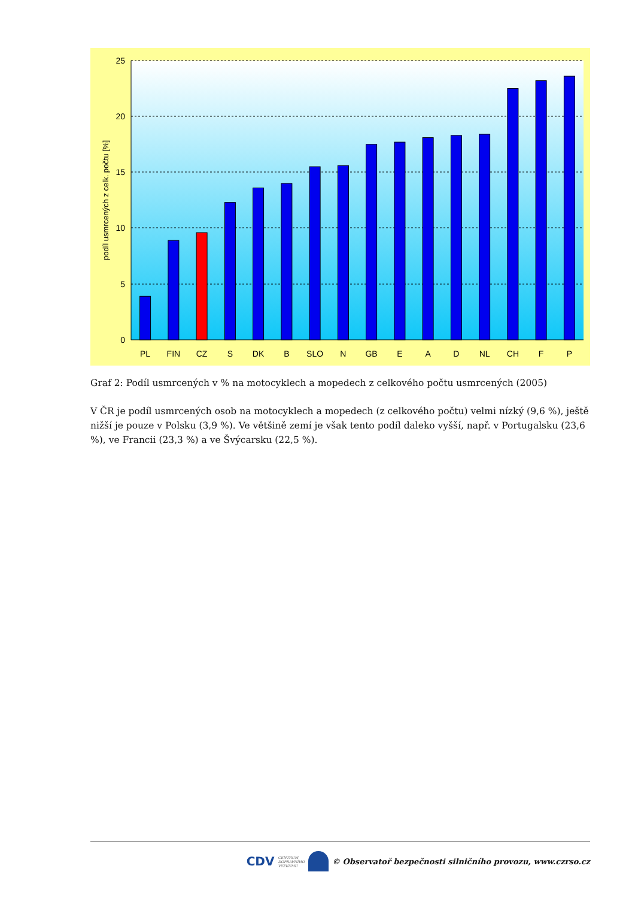25
20
15
10
5
0
podíl usmrcených z celk. počtu [%]
PL
FIN
CZ
S
DK
B
SLO
N
GB
E
A
D
NL
CH
F
P
Graf 2: Podíl usmrcených v % na motocyklech a mopedech z celkového počtu usmrcených (2005)
V ČR je podíl usmrcených osob na motocyklech a mopedech (z celkového počtu) velmi nízký (9,6 %), ještě nižší je pouze v Polsku (3,9 %). Ve většině zemí je však tento podíl daleko vyšší, např. v Portugalsku (23,6 %), ve Francii (23,3 %) a ve Švýcarsku (22,5 %).
CDV CENTRUM
DOPRAVNÍHO
VÝZKUMU © Observatoř bezpečnosti silničního provozu, www.czrso.cz